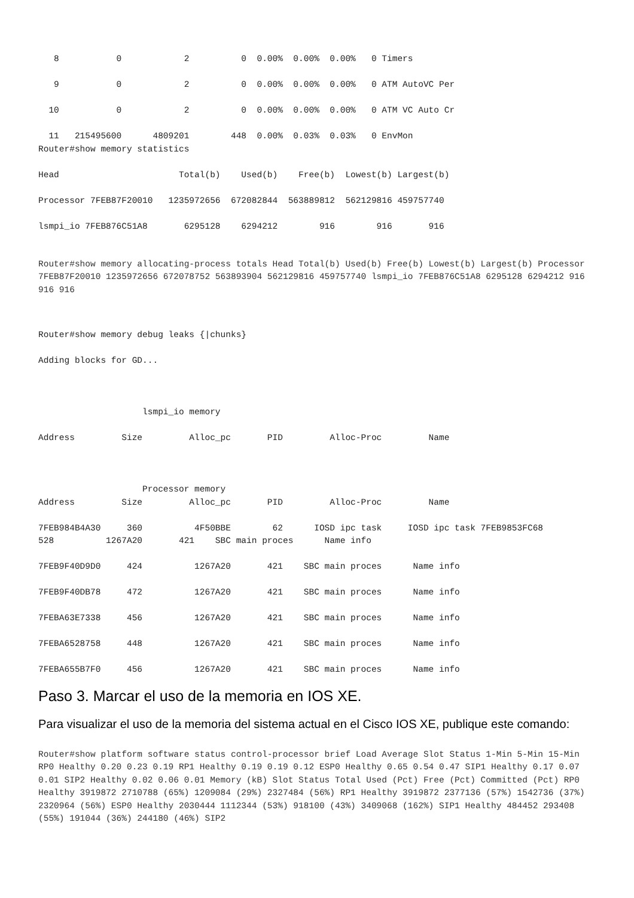8           0            2          0  0.00%  0.00%  0.00%   0 Timers

   9           0            2          0  0.00%  0.00%  0.00%   0 ATM AutoVC Per

  10           0            2          0  0.00%  0.00%  0.00%   0 ATM VC Auto Cr

  11   215495600      4809201        448  0.00%  0.03%  0.03%   0 EnvMon
Router#show memory statistics

Head                       Total(b)    Used(b)    Free(b)  Lowest(b) Largest(b)

Processor 7FEB87F20010   1235972656  672082844  563889812  562129816 459757740

lsmpi_io 7FEB876C51A8       6295128    6294212        916        916       916
Router#show memory allocating-process totals Head Total(b) Used(b) Free(b) Lowest(b) Largest(b) Processor 7FEB87F20010 1235972656 672078752 563893904 562129816 459757740 lsmpi_io 7FEB876C51A8 6295128 6294212 916 916 916
Router#show memory debug leaks {|chunks}

Adding blocks for GD...



                    lsmpi_io memory

Address         Size         Alloc_pc       PID         Alloc-Proc         Name



                    Processor memory
Address         Size         Alloc_pc       PID         Alloc-Proc         Name

7FEB984B4A30     360          4F50BBE        62      IOSD ipc task     IOSD ipc task 7FEB9853FC68
528          1267A20       421    SBC main proces      Name info

7FEB9F40D9D0     424          1267A20       421    SBC main proces      Name info

7FEB9F40DB78     472          1267A20       421    SBC main proces      Name info

7FEBA63E7338     456          1267A20       421    SBC main proces      Name info

7FEBA6528758     448          1267A20       421    SBC main proces      Name info

7FEBA655B7F0     456          1267A20       421    SBC main proces      Name info
Paso 3. Marcar el uso de la memoria en IOS XE.
Para visualizar el uso de la memoria del sistema actual en el Cisco IOS XE, publique este comando:
Router#show platform software status control-processor brief Load Average Slot Status 1-Min 5-Min 15-Min RP0 Healthy 0.20 0.23 0.19 RP1 Healthy 0.19 0.19 0.12 ESP0 Healthy 0.65 0.54 0.47 SIP1 Healthy 0.17 0.07 0.01 SIP2 Healthy 0.02 0.06 0.01 Memory (kB) Slot Status Total Used (Pct) Free (Pct) Committed (Pct) RP0 Healthy 3919872 2710788 (65%) 1209084 (29%) 2327484 (56%) RP1 Healthy 3919872 2377136 (57%) 1542736 (37%) 2320964 (56%) ESP0 Healthy 2030444 1112344 (53%) 918100 (43%) 3409068 (162%) SIP1 Healthy 484452 293408 (55%) 191044 (36%) 244180 (46%) SIP2